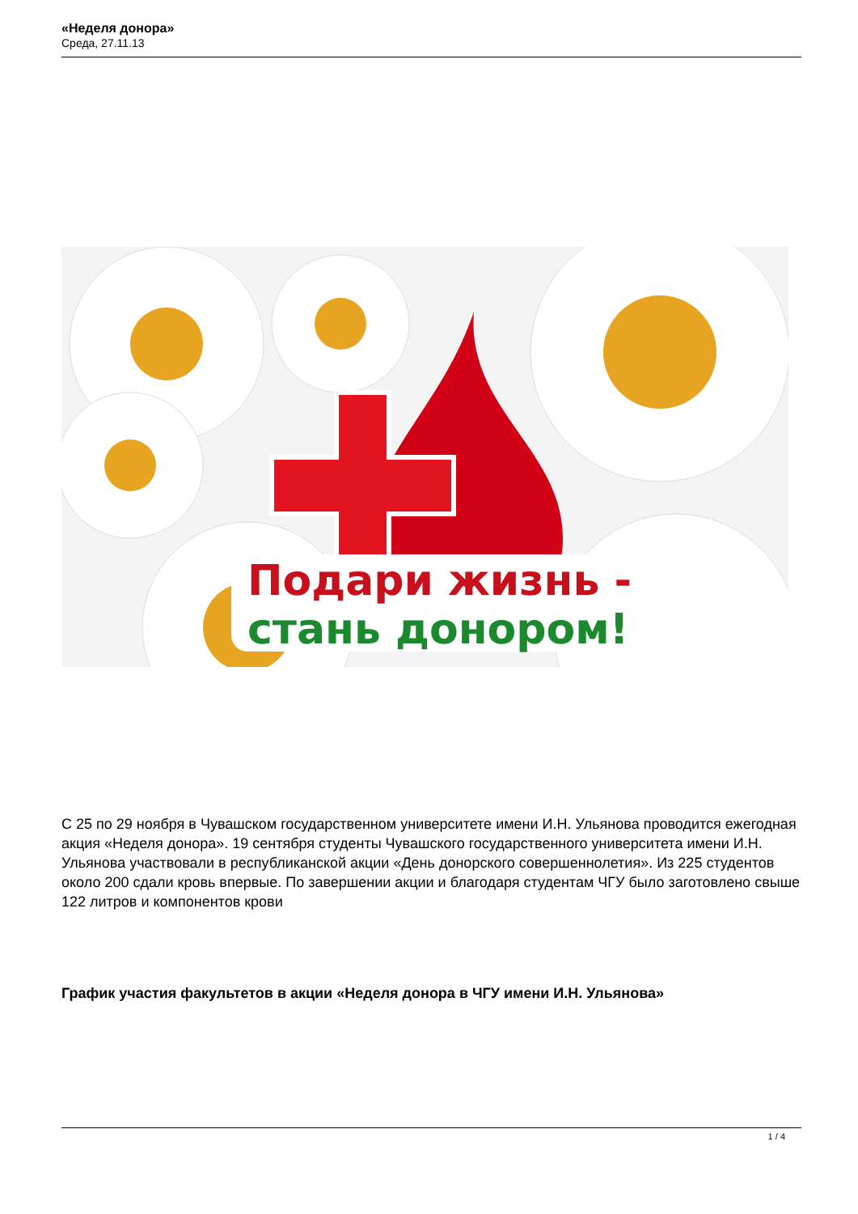«Неделя донора»
Среда, 27.11.13
Подари жизнь -
стань донором!
С 25 по 29 ноября в Чувашском государственном университете имени И.Н. Ульянова проводится ежегодная акция «Неделя донора». 19 сентября студенты Чувашского государственного университета имени И.Н. Ульянова участвовали в республиканской акции «День донорского совершеннолетия». Из 225 студентов около 200 сдали кровь впервые. По завершении акции и благодаря студентам ЧГУ было заготовлено свыше 122 литров и компонентов крови
График участия факультетов в акции «Неделя донора в ЧГУ имени И.Н. Ульянова»
1 / 4